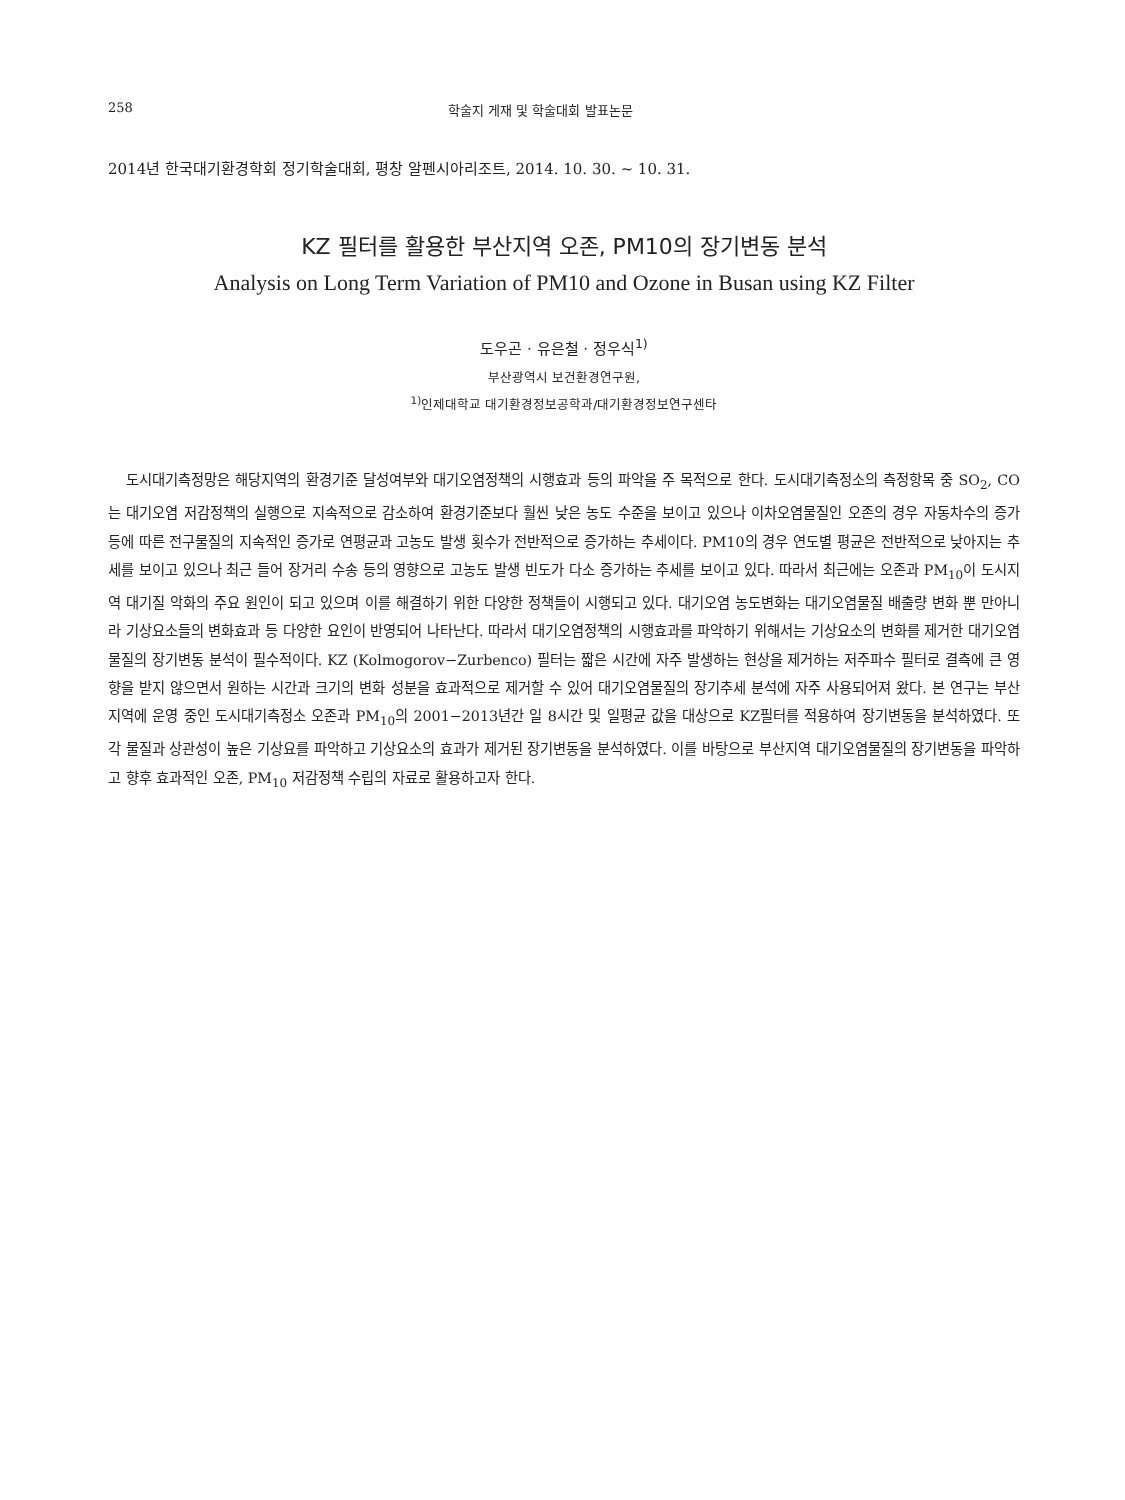258 학술지 게재 및 학술대회 발표논문
2014년 한국대기환경학회 정기학술대회, 평창 알펜시아리조트, 2014. 10. 30. ~ 10. 31.
KZ 필터를 활용한 부산지역 오존, PM10의 장기변동 분석
Analysis on Long Term Variation of PM10 and Ozone in Busan using KZ Filter
도우곤 · 유은철 · 정우식<sup>1)</sup>
부산광역시 보건환경연구원,
<sup>1)</sup> 인제대학교 대기환경정보공학과/대기환경정보연구센타
도시대기측정망은 해당지역의 환경기준 달성여부와 대기오염정책의 시행효과 등의 파악을 주 목적으로 한다. 도시대기측정소의 측정항목 중 SO<sub>2</sub>, CO는 대기오염 저감정책의 실행으로 지속적으로 감소하여 환경기준보다 훨씬 낮은 농도 수준을 보이고 있으나 이차오염물질인 오존의 경우 자동차수의 증가 등에 따른 전구물질의 지속적인 증가로 연평균과 고농도 발생 횟수가 전반적으로 증가하는 추세이다. PM10의 경우 연도별 평균은 전반적으로 낮아지는 추세를 보이고 있으나 최근 들어 장거리 수송 등의 영향으로 고농도 발생 빈도가 다소 증가하는 추세를 보이고 있다. 따라서 최근에는 오존과 PM<sub>10</sub>이 도시지역 대기질 악화의 주요 원인이 되고 있으며 이를 해결하기 위한 다양한 정책들이 시행되고 있다. 대기오염 농도변화는 대기오염물질 배출량 변화 뿐 만아니라 기상요소들의 변화효과 등 다양한 요인이 반영되어 나타난다. 따라서 대기오염정책의 시행효과를 파악하기 위해서는 기상요소의 변화를 제거한 대기오염 물질의 장기변동 분석이 필수적이다. KZ (Kolmogorov−Zurbenco) 필터는 짧은 시간에 자주 발생하는 현상을 제거하는 저주파수 필터로 결측에 큰 영향을 받지 않으면서 원하는 시간과 크기의 변화 성분을 효과적으로 제거할 수 있어 대기오염물질의 장기추세 분석에 자주 사용되어져 왔다. 본 연구는 부산지역에 운영 중인 도시대기측정소 오존과 PM<sub>10</sub>의 2001−2013년간 일 8시간 및 일평균 값을 대상으로 KZ필터를 적용하여 장기변동을 분석하였다. 또 각 물질과 상관성이 높은 기상요를 파악하고 기상요소의 효과가 제거된 장기변동을 분석하였다. 이를 바탕으로 부산지역 대기오염물질의 장기변동을 파악하고 향후 효과적인 오존, PM<sub>10</sub> 저감정책 수립의 자료로 활용하고자 한다.